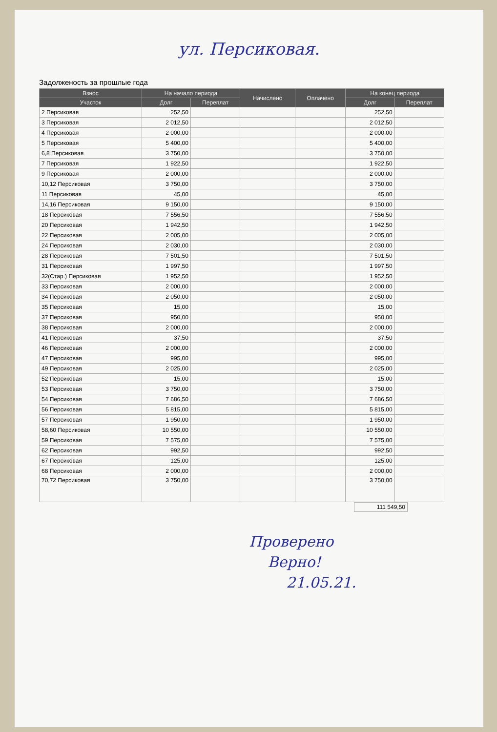ул. Персиковая.
Задолженость за прошлые года
| Взнос | На начало периода | | Начислено | Оплачено | На конец периода | |
| --- | --- | --- | --- | --- | --- | --- |
| Участок | Долг | Переплат | | | Долг | Переплат |
| 2 Персиковая | 252,50 | | | | 252,50 | |
| 3 Персиковая | 2 012,50 | | | | 2 012,50 | |
| 4 Персиковая | 2 000,00 | | | | 2 000,00 | |
| 5 Персиковая | 5 400,00 | | | | 5 400,00 | |
| 6,8 Персиковая | 3 750,00 | | | | 3 750,00 | |
| 7 Персиковая | 1 922,50 | | | | 1 922,50 | |
| 9 Персиковая | 2 000,00 | | | | 2 000,00 | |
| 10,12 Персиковая | 3 750,00 | | | | 3 750,00 | |
| 11 Персиковая | 45,00 | | | | 45,00 | |
| 14,16 Персиковая | 9 150,00 | | | | 9 150,00 | |
| 18 Персиковая | 7 556,50 | | | | 7 556,50 | |
| 20 Персиковая | 1 942,50 | | | | 1 942,50 | |
| 22 Персиковая | 2 005,00 | | | | 2 005,00 | |
| 24 Персиковая | 2 030,00 | | | | 2 030,00 | |
| 28 Персиковая | 7 501,50 | | | | 7 501,50 | |
| 31 Персиковая | 1 997,50 | | | | 1 997,50 | |
| 32(Стар.) Персиковая | 1 952,50 | | | | 1 952,50 | |
| 33 Персиковая | 2 000,00 | | | | 2 000,00 | |
| 34 Персиковая | 2 050,00 | | | | 2 050,00 | |
| 35 Персиковая | 15,00 | | | | 15,00 | |
| 37 Персиковая | 950,00 | | | | 950,00 | |
| 38 Персиковая | 2 000,00 | | | | 2 000,00 | |
| 41 Персиковая | 37,50 | | | | 37,50 | |
| 46 Персиковая | 2 000,00 | | | | 2 000,00 | |
| 47 Персиковая | 995,00 | | | | 995,00 | |
| 49 Персиковая | 2 025,00 | | | | 2 025,00 | |
| 52 Персиковая | 15,00 | | | | 15,00 | |
| 53 Персиковая | 3 750,00 | | | | 3 750,00 | |
| 54 Персиковая | 7 686,50 | | | | 7 686,50 | |
| 56 Персиковая | 5 815,00 | | | | 5 815,00 | |
| 57 Персиковая | 1 950,00 | | | | 1 950,00 | |
| 58,60 Персиковая | 10 550,00 | | | | 10 550,00 | |
| 59 Персиковая | 7 575,00 | | | | 7 575,00 | |
| 62 Персиковая | 992,50 | | | | 992,50 | |
| 67 Персиковая | 125,00 | | | | 125,00 | |
| 68 Персиковая | 2 000,00 | | | | 2 000,00 | |
| 70,72 Персиковая | 3 750,00 | | | | 3 750,00 | |
111 549,50
Проверено
Верно!
21.05.21.